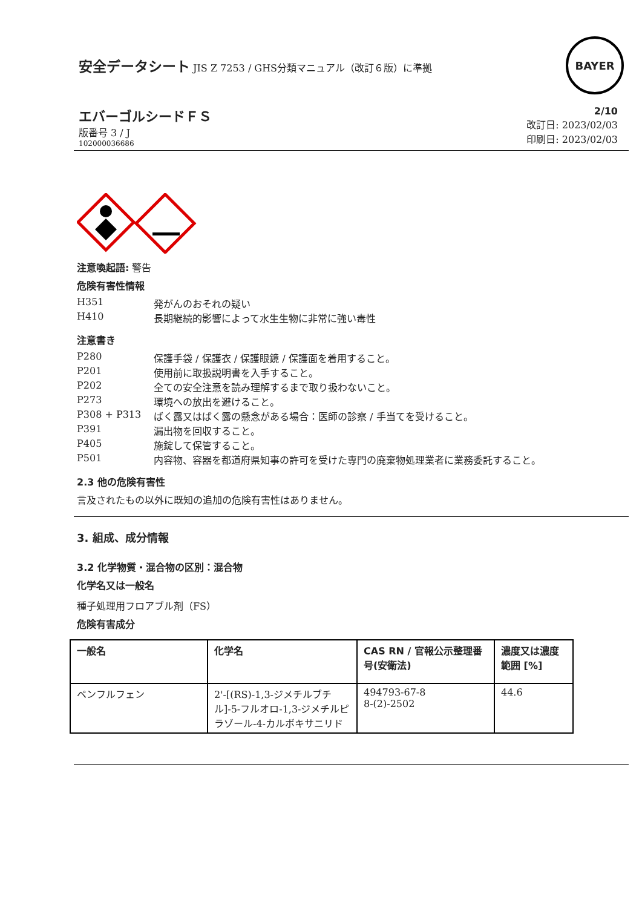安全データシート JIS Z 7253 / GHS分類マニュアル（改訂６版）に準拠
BAYER
エバーゴルシードＦＳ
版番号 3 / J
102000036686
2/10
改訂日: 2023/02/03
印刷日: 2023/02/03
注意喚起語: 警告
危険有害性情報
H351 発がんのおそれの疑い
H410 長期継続的影響によって水生生物に非常に強い毒性
注意書き
P280 保護手袋 / 保護衣 / 保護眼鏡 / 保護面を着用すること。
P201 使用前に取扱説明書を入手すること。
P202 全ての安全注意を読み理解するまで取り扱わないこと。
P273 環境への放出を避けること。
P308 + P313 ばく露又はばく露の懸念がある場合：医師の診察 / 手当てを受けること。
P391 漏出物を回収すること。
P405 施錠して保管すること。
P501 内容物、容器を都道府県知事の許可を受けた専門の廃棄物処理業者に業務委託すること。
2.3 他の危険有害性
言及されたもの以外に既知の追加の危険有害性はありません。
3. 組成、成分情報
3.2 化学物質・混合物の区別：混合物
化学名又は一般名
種子処理用フロアブル剤（FS）
危険有害成分
| 一般名 | 化学名 | CAS RN / 官報公示整理番号(安衛法) | 濃度又は濃度範囲 [%] |
| --- | --- | --- | --- |
| ペンフルフェン | 2'-[(RS)-1,3-ジメチルブチル]-5-フルオロ-1,3-ジメチルピラゾール-4-カルボキサニリド | 494793-67-8 8-(2)-2502 | 44.6 |